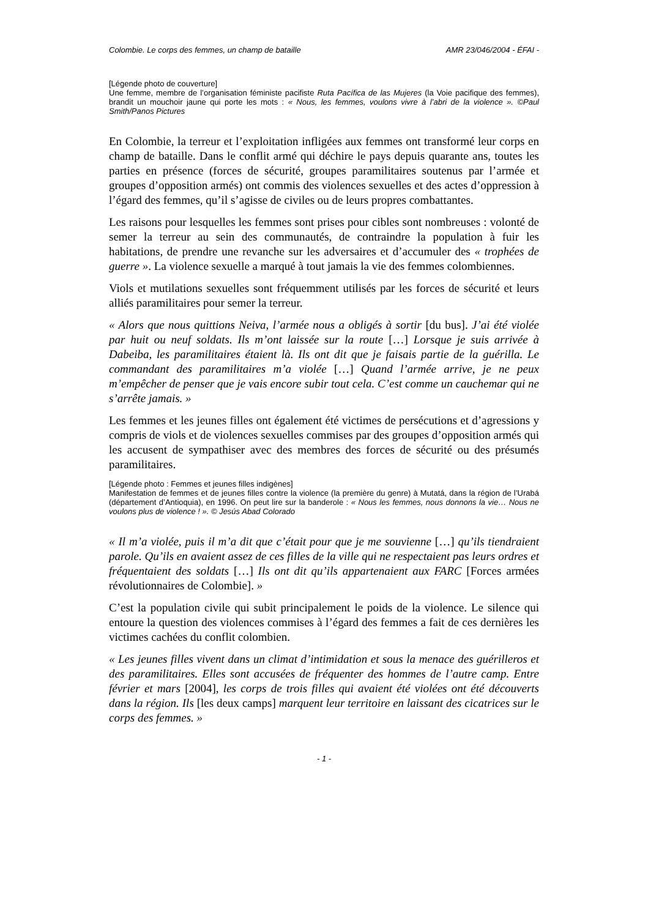Colombie. Le corps des femmes, un champ de bataille AMR 23/046/2004 - ÉFAI -
[Légende photo de couverture]
Une femme, membre de l’organisation féministe pacifiste Ruta Pacífica de las Mujeres (la Voie pacifique des femmes), brandit un mouchoir jaune qui porte les mots : « Nous, les femmes, voulons vivre à l’abri de la violence ». ©Paul Smith/Panos Pictures
En Colombie, la terreur et l’exploitation infligées aux femmes ont transformé leur corps en champ de bataille. Dans le conflit armé qui déchire le pays depuis quarante ans, toutes les parties en présence (forces de sécurité, groupes paramilitaires soutenus par l’armée et groupes d’opposition armés) ont commis des violences sexuelles et des actes d’oppression à l’égard des femmes, qu’il s’agisse de civiles ou de leurs propres combattantes.
Les raisons pour lesquelles les femmes sont prises pour cibles sont nombreuses : volonté de semer la terreur au sein des communautés, de contraindre la population à fuir les habitations, de prendre une revanche sur les adversaires et d’accumuler des « trophées de guerre ». La violence sexuelle a marqué à tout jamais la vie des femmes colombiennes.
Viols et mutilations sexuelles sont fréquemment utilisés par les forces de sécurité et leurs alliés paramilitaires pour semer la terreur.
« Alors que nous quittions Neiva, l’armée nous a obligés à sortir [du bus]. J’ai été violée par huit ou neuf soldats. Ils m’ont laissée sur la route […] Lorsque je suis arrivée à Dabeiba, les paramilitaires étaient là. Ils ont dit que je faisais partie de la guérilla. Le commandant des paramilitaires m’a violée […] Quand l’armée arrive, je ne peux m’empêcher de penser que je vais encore subir tout cela. C’est comme un cauchemar qui ne s’arrête jamais. »
Les femmes et les jeunes filles ont également été victimes de persécutions et d’agressions y compris de viols et de violences sexuelles commises par des groupes d’opposition armés qui les accusent de sympathiser avec des membres des forces de sécurité ou des présumés paramilitaires.
[Légende photo : Femmes et jeunes filles indigènes]
Manifestation de femmes et de jeunes filles contre la violence (la première du genre) à Mutatá, dans la région de l’Urabá (département d’Antioquia), en 1996. On peut lire sur la banderole : « Nous les femmes, nous donnons la vie… Nous ne voulons plus de violence ! ». © Jesús Abad Colorado
« Il m’a violée, puis il m’a dit que c’était pour que je me souvienne […] qu’ils tiendraient parole. Qu’ils en avaient assez de ces filles de la ville qui ne respectaient pas leurs ordres et fréquentaient des soldats […] Ils ont dit qu’ils appartenaient aux FARC [Forces armées révolutionnaires de Colombie]. »
C’est la population civile qui subit principalement le poids de la violence. Le silence qui entoure la question des violences commises à l’égard des femmes a fait de ces dernières les victimes cachées du conflit colombien.
« Les jeunes filles vivent dans un climat d’intimidation et sous la menace des guérilleros et des paramilitaires. Elles sont accusées de fréquenter des hommes de l’autre camp. Entre février et mars [2004], les corps de trois filles qui avaient été violées ont été découverts dans la région. Ils [les deux camps] marquent leur territoire en laissant des cicatrices sur le corps des femmes. »
- 1 -